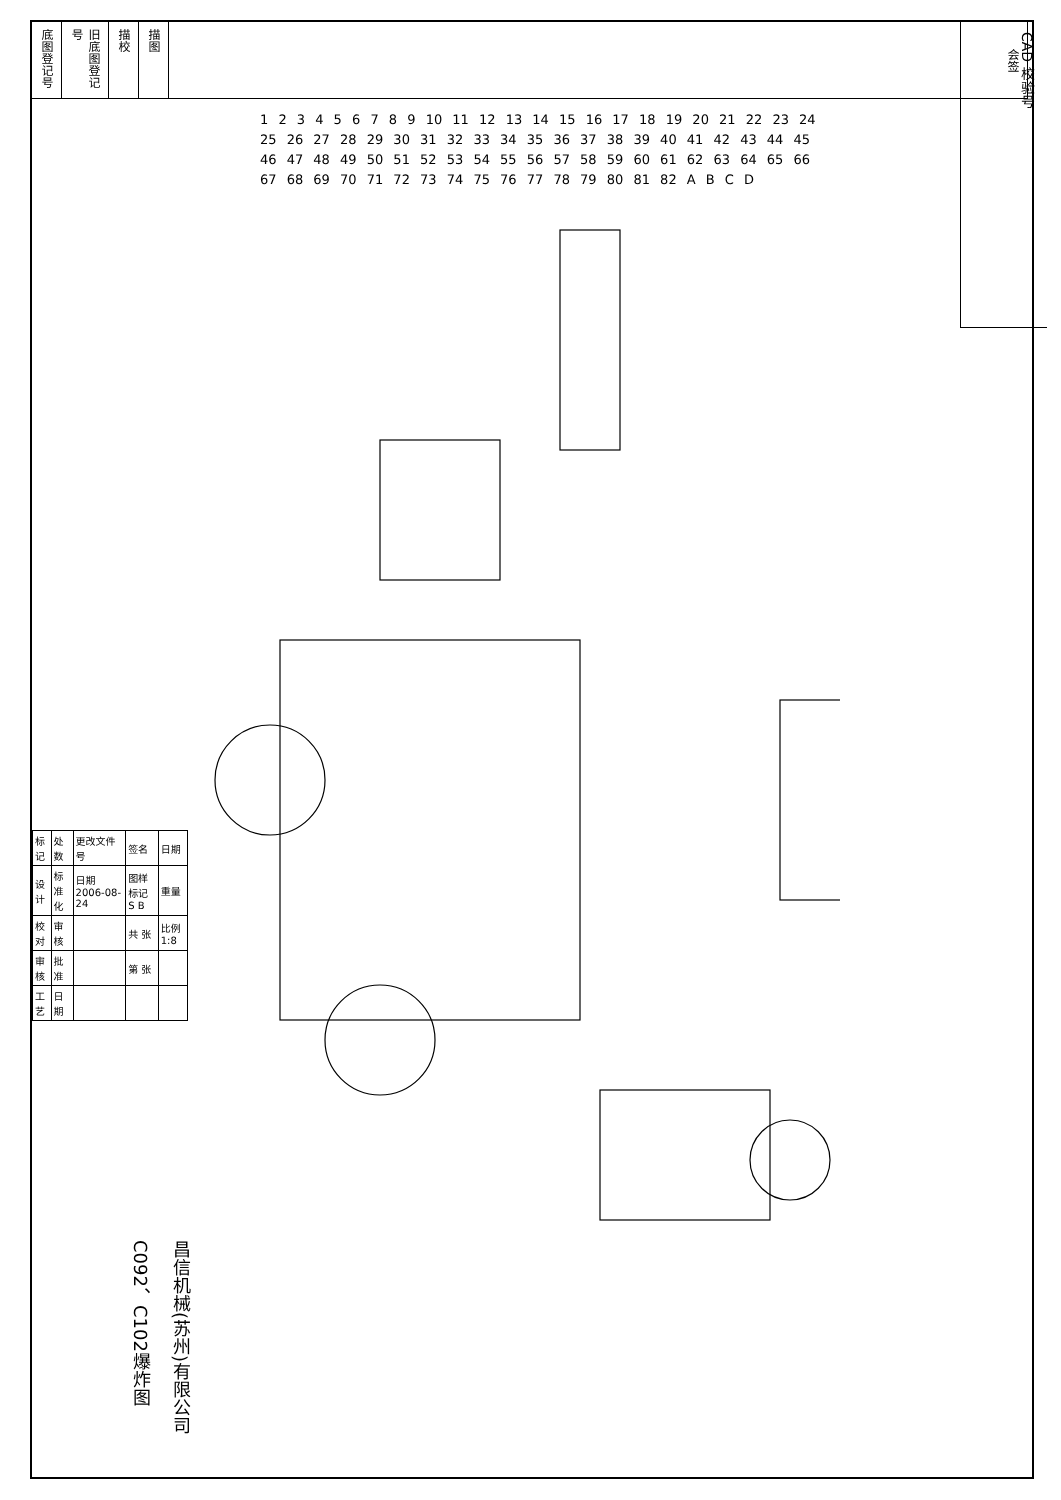底图登记号
旧底图登记号
描校
描图
会签
CAD 校验号
1 2 3 4 5 6 7 8 9 10 11 12 13 14 15 16 17 18 19 20 21 22 23 24 25 26 27 28 29 30 31 32 33 34 35 36 37 38 39 40 41 42 43 44 45 46 47 48 49 50 51 52 53 54 55 56 57 58 59 60 61 62 63 64 65 66 67 68 69 70 71 72 73 74 75 76 77 78 79 80 81 82 A B C D
| 标记 | 处数 | 更改文件号 | 签名 | 日期 |
| 设计 | 标准化 | 日期 2006-08-24 | 图样标记 S B | 重量 |
| 校对 | 审核 | | 共 张 | 比例 1:8 |
| 审核 | 批准 | | 第 张 | |
| 工艺 | 日期 | | | |
昌信机械(苏州)有限公司 C092、C102爆炸图